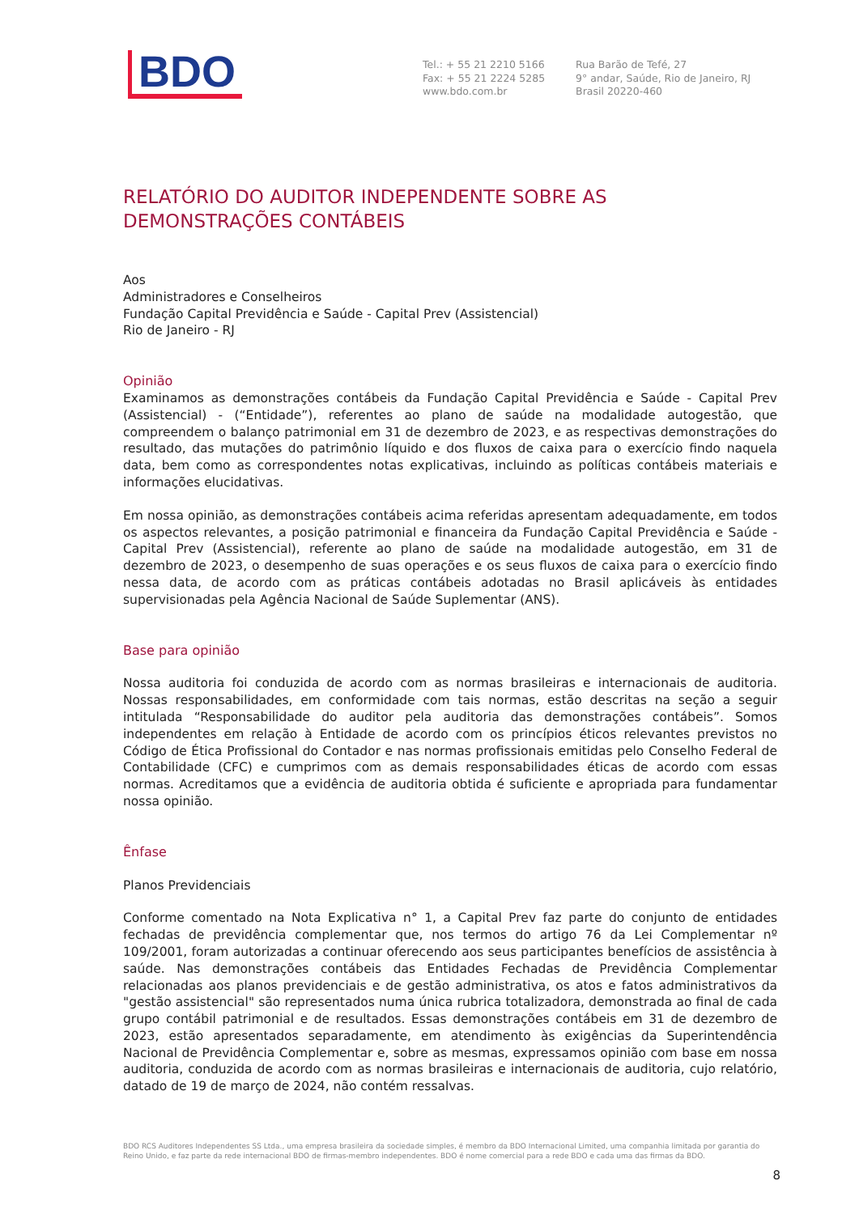BDO
Tel.: + 55 21 2210 5166
Fax: + 55 21 2224 5285
www.bdo.com.br
Rua Barão de Tefé, 27
9° andar, Saúde, Rio de Janeiro, RJ
Brasil 20220-460
RELATÓRIO DO AUDITOR INDEPENDENTE SOBRE AS DEMONSTRAÇÕES CONTÁBEIS
Aos
Administradores e Conselheiros
Fundação Capital Previdência e Saúde - Capital Prev (Assistencial)
Rio de Janeiro - RJ
Opinião
Examinamos as demonstrações contábeis da Fundação Capital Previdência e Saúde - Capital Prev (Assistencial) - (“Entidade”), referentes ao plano de saúde na modalidade autogestão, que compreendem o balanço patrimonial em 31 de dezembro de 2023, e as respectivas demonstrações do resultado, das mutações do patrimônio líquido e dos fluxos de caixa para o exercício findo naquela data, bem como as correspondentes notas explicativas, incluindo as políticas contábeis materiais e informações elucidativas.
Em nossa opinião, as demonstrações contábeis acima referidas apresentam adequadamente, em todos os aspectos relevantes, a posição patrimonial e financeira da Fundação Capital Previdência e Saúde - Capital Prev (Assistencial), referente ao plano de saúde na modalidade autogestão, em 31 de dezembro de 2023, o desempenho de suas operações e os seus fluxos de caixa para o exercício findo nessa data, de acordo com as práticas contábeis adotadas no Brasil aplicáveis às entidades supervisionadas pela Agência Nacional de Saúde Suplementar (ANS).
Base para opinião
Nossa auditoria foi conduzida de acordo com as normas brasileiras e internacionais de auditoria. Nossas responsabilidades, em conformidade com tais normas, estão descritas na seção a seguir intitulada “Responsabilidade do auditor pela auditoria das demonstrações contábeis”. Somos independentes em relação à Entidade de acordo com os princípios éticos relevantes previstos no Código de Ética Profissional do Contador e nas normas profissionais emitidas pelo Conselho Federal de Contabilidade (CFC) e cumprimos com as demais responsabilidades éticas de acordo com essas normas. Acreditamos que a evidência de auditoria obtida é suficiente e apropriada para fundamentar nossa opinião.
Ênfase
Planos Previdenciais
Conforme comentado na Nota Explicativa n° 1, a Capital Prev faz parte do conjunto de entidades fechadas de previdência complementar que, nos termos do artigo 76 da Lei Complementar nº 109/2001, foram autorizadas a continuar oferecendo aos seus participantes benefícios de assistência à saúde. Nas demonstrações contábeis das Entidades Fechadas de Previdência Complementar relacionadas aos planos previdenciais e de gestão administrativa, os atos e fatos administrativos da "gestão assistencial" são representados numa única rubrica totalizadora, demonstrada ao final de cada grupo contábil patrimonial e de resultados. Essas demonstrações contábeis em 31 de dezembro de 2023, estão apresentados separadamente, em atendimento às exigências da Superintendência Nacional de Previdência Complementar e, sobre as mesmas, expressamos opinião com base em nossa auditoria, conduzida de acordo com as normas brasileiras e internacionais de auditoria, cujo relatório, datado de 19 de março de 2024, não contém ressalvas.
BDO RCS Auditores Independentes SS Ltda., uma empresa brasileira da sociedade simples, é membro da BDO Internacional Limited, uma companhia limitada por garantia do Reino Unido, e faz parte da rede internacional BDO de firmas-membro independentes. BDO é nome comercial para a rede BDO e cada uma das firmas da BDO.
8